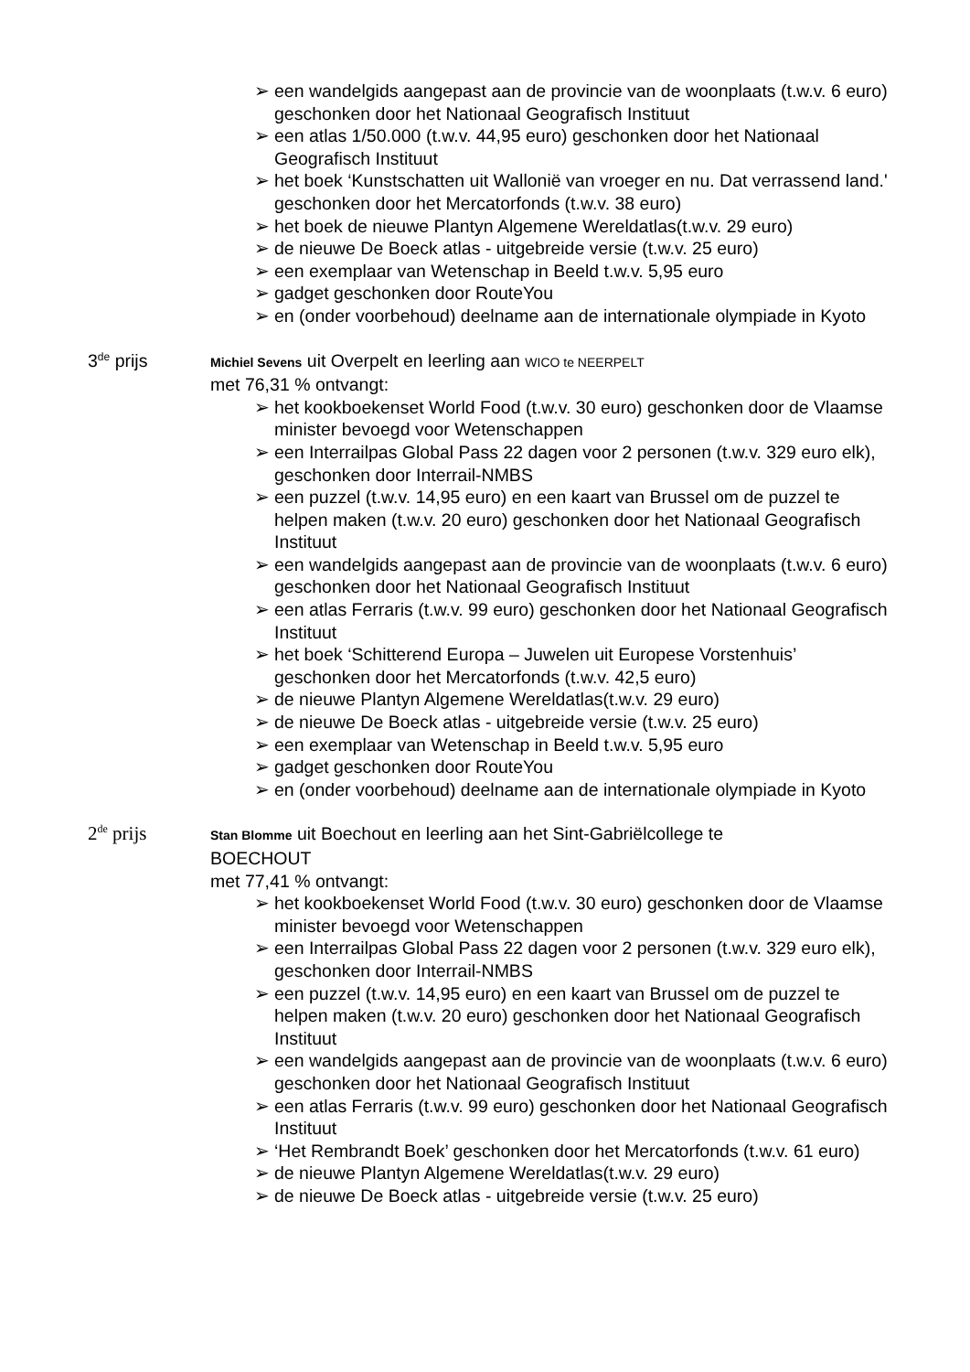➢ een wandelgids aangepast aan de provincie van de woonplaats (t.w.v. 6 euro) geschonken door het Nationaal Geografisch Instituut
➢ een atlas 1/50.000 (t.w.v. 44,95 euro) geschonken door het Nationaal Geografisch Instituut
➢ het boek ‘Kunstschatten uit Wallonië van vroeger en nu. Dat verrassend land.' geschonken door het Mercatorfonds (t.w.v. 38 euro)
➢ het boek de nieuwe Plantyn Algemene Wereldatlas(t.w.v. 29 euro)
➢ de nieuwe De Boeck atlas - uitgebreide versie (t.w.v. 25 euro)
➢ een exemplaar van Wetenschap in Beeld t.w.v. 5,95 euro
➢ gadget geschonken door RouteYou
➢ en (onder voorbehoud) deelname aan de internationale olympiade in Kyoto
3<sup>de</sup> prijs
Michiel Sevens uit Overpelt en leerling aan WICO te NEERPELT
met 76,31 % ontvangt:
➢ het kookboekenset World Food (t.w.v. 30 euro) geschonken door de Vlaamse minister bevoegd voor Wetenschappen
➢ een Interrailpas Global Pass 22 dagen voor 2 personen (t.w.v. 329 euro elk), geschonken door Interrail-NMBS
➢ een puzzel (t.w.v. 14,95 euro) en een kaart van Brussel om de puzzel te helpen maken (t.w.v. 20 euro) geschonken door het Nationaal Geografisch Instituut
➢ een wandelgids aangepast aan de provincie van de woonplaats (t.w.v. 6 euro) geschonken door het Nationaal Geografisch Instituut
➢ een atlas Ferraris (t.w.v. 99 euro) geschonken door het Nationaal Geografisch Instituut
➢ het boek ‘Schitterend Europa – Juwelen uit Europese Vorstenhuis’ geschonken door het Mercatorfonds (t.w.v. 42,5 euro)
➢ de nieuwe Plantyn Algemene Wereldatlas(t.w.v. 29 euro)
➢ de nieuwe De Boeck atlas - uitgebreide versie (t.w.v. 25 euro)
➢ een exemplaar van Wetenschap in Beeld t.w.v. 5,95 euro
➢ gadget geschonken door RouteYou
➢ en (onder voorbehoud) deelname aan de internationale olympiade in Kyoto
2<sup>de</sup> prijs
Stan Blomme uit Boechout en leerling aan het Sint-Gabriëlcollege te BOECHOUT
met 77,41 % ontvangt:
➢ het kookboekenset World Food (t.w.v. 30 euro) geschonken door de Vlaamse minister bevoegd voor Wetenschappen
➢ een Interrailpas Global Pass 22 dagen voor 2 personen (t.w.v. 329 euro elk), geschonken door Interrail-NMBS
➢ een puzzel (t.w.v. 14,95 euro) en een kaart van Brussel om de puzzel te helpen maken (t.w.v. 20 euro) geschonken door het Nationaal Geografisch Instituut
➢ een wandelgids aangepast aan de provincie van de woonplaats (t.w.v. 6 euro) geschonken door het Nationaal Geografisch Instituut
➢ een atlas Ferraris (t.w.v. 99 euro) geschonken door het Nationaal Geografisch Instituut
➢ ‘Het Rembrandt Boek’ geschonken door het Mercatorfonds (t.w.v. 61 euro)
➢ de nieuwe Plantyn Algemene Wereldatlas(t.w.v. 29 euro)
➢ de nieuwe De Boeck atlas - uitgebreide versie (t.w.v. 25 euro)